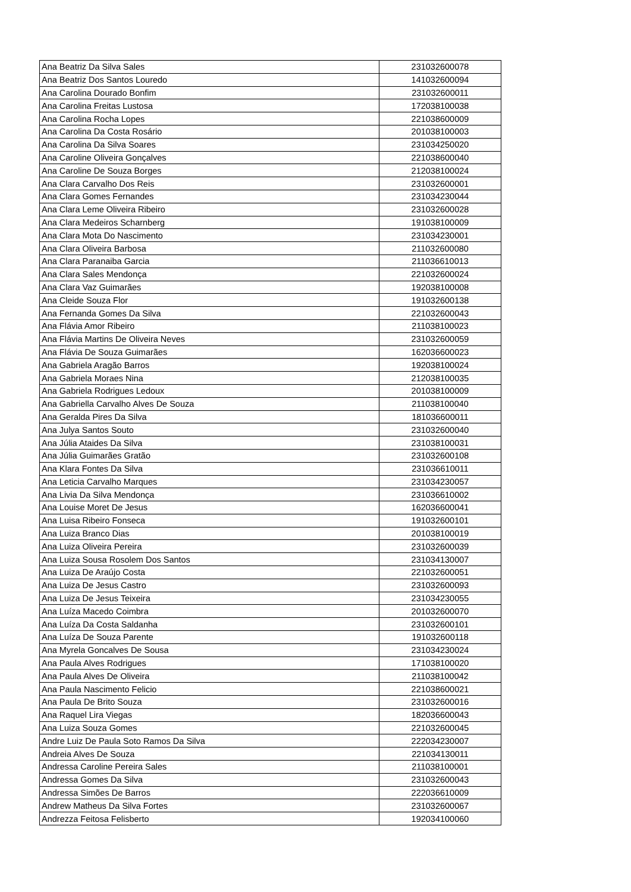| Ana Beatriz Da Silva Sales | 231032600078 |
| Ana Beatriz Dos Santos Louredo | 141032600094 |
| Ana Carolina Dourado Bonfim | 231032600011 |
| Ana Carolina Freitas Lustosa | 172038100038 |
| Ana Carolina Rocha Lopes | 221038600009 |
| Ana Carolina Da Costa Rosário | 201038100003 |
| Ana Carolina Da Silva Soares | 231034250020 |
| Ana Caroline Oliveira Gonçalves | 221038600040 |
| Ana Caroline De Souza Borges | 212038100024 |
| Ana Clara Carvalho Dos Reis | 231032600001 |
| Ana Clara Gomes Fernandes | 231034230044 |
| Ana Clara Leme Oliveira Ribeiro | 231032600028 |
| Ana Clara Medeiros Scharnberg | 191038100009 |
| Ana Clara Mota Do Nascimento | 231034230001 |
| Ana Clara Oliveira Barbosa | 211032600080 |
| Ana Clara Paranaiba Garcia | 211036610013 |
| Ana Clara Sales Mendonça | 221032600024 |
| Ana Clara Vaz Guimarães | 192038100008 |
| Ana Cleide Souza Flor | 191032600138 |
| Ana Fernanda Gomes Da Silva | 221032600043 |
| Ana Flávia Amor Ribeiro | 211038100023 |
| Ana Flávia Martins De Oliveira Neves | 231032600059 |
| Ana Flávia De Souza Guimarães | 162036600023 |
| Ana Gabriela Aragão Barros | 192038100024 |
| Ana Gabriela Moraes Nina | 212038100035 |
| Ana Gabriela Rodrigues Ledoux | 201038100009 |
| Ana Gabriella Carvalho Alves De Souza | 211038100040 |
| Ana Geralda Pires Da Silva | 181036600011 |
| Ana Julya Santos Souto | 231032600040 |
| Ana Júlia Ataides Da Silva | 231038100031 |
| Ana Júlia Guimarães Gratão | 231032600108 |
| Ana Klara Fontes Da Silva | 231036610011 |
| Ana Leticia Carvalho Marques | 231034230057 |
| Ana Livia Da Silva Mendonça | 231036610002 |
| Ana Louise Moret De Jesus | 162036600041 |
| Ana Luisa Ribeiro Fonseca | 191032600101 |
| Ana Luiza Branco Dias | 201038100019 |
| Ana Luiza Oliveira Pereira | 231032600039 |
| Ana Luiza Sousa Rosolem Dos Santos | 231034130007 |
| Ana Luiza De Araújo Costa | 221032600051 |
| Ana Luiza De Jesus Castro | 231032600093 |
| Ana Luiza De Jesus Teixeira | 231034230055 |
| Ana Luíza Macedo Coimbra | 201032600070 |
| Ana Luíza Da Costa Saldanha | 231032600101 |
| Ana Luíza De Souza Parente | 191032600118 |
| Ana Myrela Goncalves De Sousa | 231034230024 |
| Ana Paula Alves Rodrigues | 171038100020 |
| Ana Paula Alves De Oliveira | 211038100042 |
| Ana Paula Nascimento Felicio | 221038600021 |
| Ana Paula De Brito Souza | 231032600016 |
| Ana Raquel Lira Viegas | 182036600043 |
| Ana Luiza Souza Gomes | 221032600045 |
| Andre Luiz De Paula Soto Ramos Da Silva | 222034230007 |
| Andreia Alves De Souza | 221034130011 |
| Andressa Caroline Pereira Sales | 211038100001 |
| Andressa Gomes Da Silva | 231032600043 |
| Andressa Simões De Barros | 222036610009 |
| Andrew Matheus Da Silva Fortes | 231032600067 |
| Andrezza Feitosa Felisberto | 192034100060 |